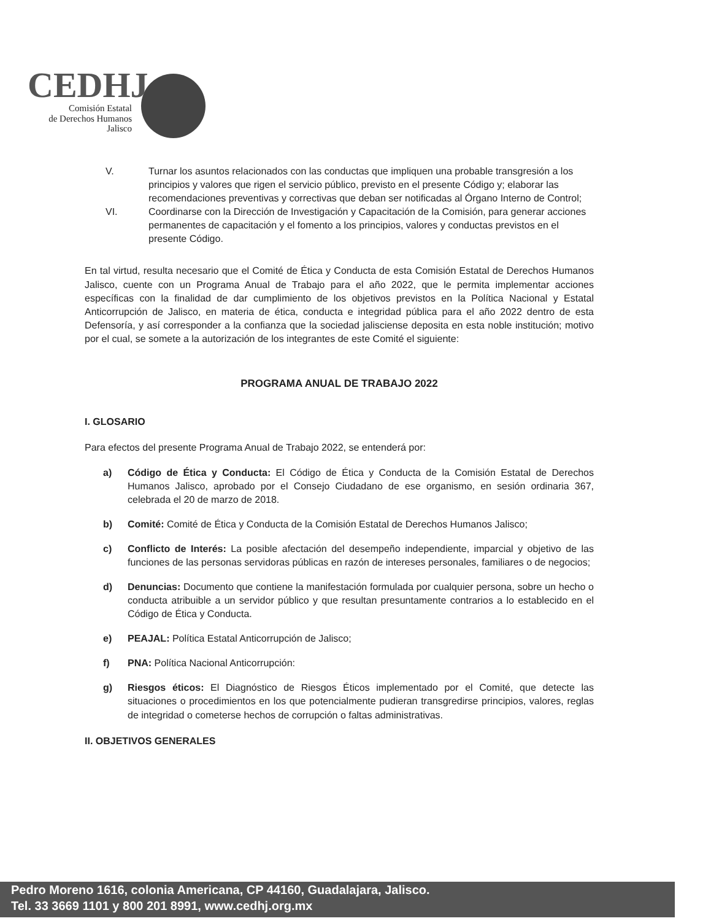CEDHJ
Comisión Estatal
de Derechos Humanos
Jalisco
V. Turnar los asuntos relacionados con las conductas que impliquen una probable transgresión a los principios y valores que rigen el servicio público, previsto en el presente Código y; elaborar las recomendaciones preventivas y correctivas que deban ser notificadas al Órgano Interno de Control;
VI. Coordinarse con la Dirección de Investigación y Capacitación de la Comisión, para generar acciones permanentes de capacitación y el fomento a los principios, valores y conductas previstos en el presente Código.
En tal virtud, resulta necesario que el Comité de Ética y Conducta de esta Comisión Estatal de Derechos Humanos Jalisco, cuente con un Programa Anual de Trabajo para el año 2022, que le permita implementar acciones específicas con la finalidad de dar cumplimiento de los objetivos previstos en la Política Nacional y Estatal Anticorrupción de Jalisco, en materia de ética, conducta e integridad pública para el año 2022 dentro de esta Defensoría, y así corresponder a la confianza que la sociedad jalisciense deposita en esta noble institución; motivo por el cual, se somete a la autorización de los integrantes de este Comité el siguiente:
PROGRAMA ANUAL DE TRABAJO 2022
I. GLOSARIO
Para efectos del presente Programa Anual de Trabajo 2022, se entenderá por:
a) Código de Ética y Conducta: El Código de Ética y Conducta de la Comisión Estatal de Derechos Humanos Jalisco, aprobado por el Consejo Ciudadano de ese organismo, en sesión ordinaria 367, celebrada el 20 de marzo de 2018.
b) Comité: Comité de Ética y Conducta de la Comisión Estatal de Derechos Humanos Jalisco;
c) Conflicto de Interés: La posible afectación del desempeño independiente, imparcial y objetivo de las funciones de las personas servidoras públicas en razón de intereses personales, familiares o de negocios;
d) Denuncias: Documento que contiene la manifestación formulada por cualquier persona, sobre un hecho o conducta atribuible a un servidor público y que resultan presuntamente contrarios a lo establecido en el Código de Ética y Conducta.
e) PEAJAL: Política Estatal Anticorrupción de Jalisco;
f) PNA: Política Nacional Anticorrupción:
g) Riesgos éticos: El Diagnóstico de Riesgos Éticos implementado por el Comité, que detecte las situaciones o procedimientos en los que potencialmente pudieran transgredirse principios, valores, reglas de integridad o cometerse hechos de corrupción o faltas administrativas.
II. OBJETIVOS GENERALES
Pedro Moreno 1616, colonia Americana, CP 44160, Guadalajara, Jalisco.
Tel. 33 3669 1101 y 800 201 8991, www.cedhj.org.mx